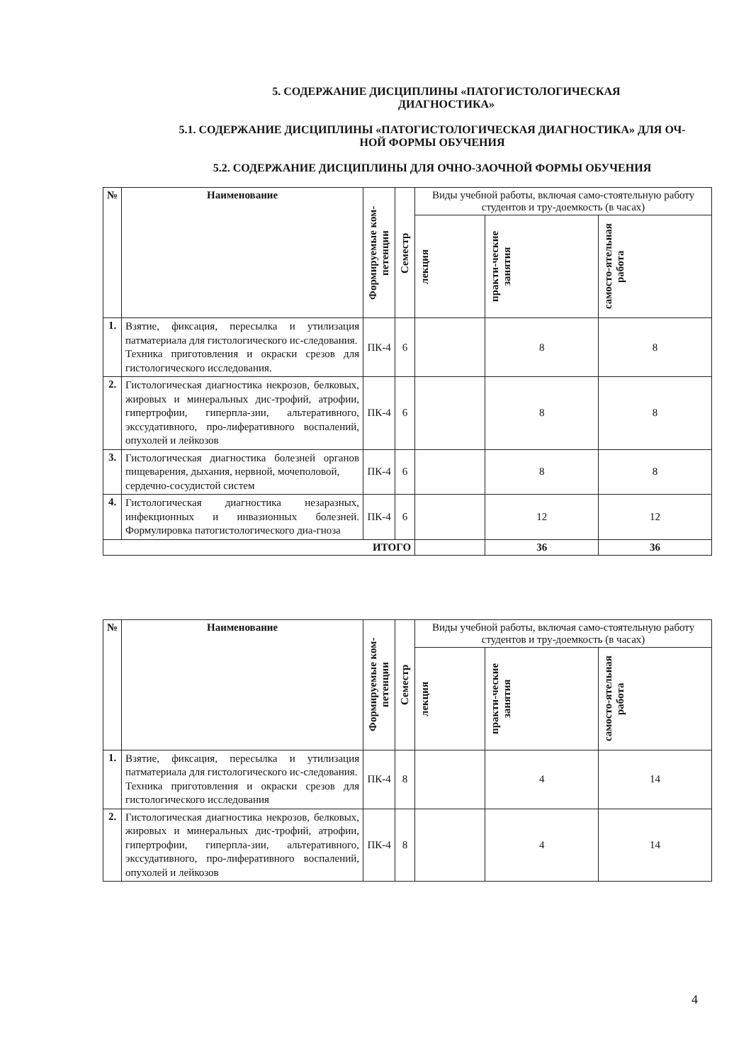5. СОДЕРЖАНИЕ ДИСЦИПЛИНЫ «ПАТОГИСТОЛОГИЧЕСКАЯ
ДИАГНОСТИКА»
5.1. СОДЕРЖАНИЕ ДИСЦИПЛИНЫ «ПАТОГИСТОЛОГИЧЕСКАЯ ДИАГНОСТИКА» ДЛЯ ОЧ-
НОЙ ФОРМЫ ОБУЧЕНИЯ
5.2. СОДЕРЖАНИЕ ДИСЦИПЛИНЫ ДЛЯ ОЧНО-ЗАОЧНОЙ ФОРМЫ ОБУЧЕНИЯ
| № | Наименование | Формируемые ком-петенции | Семестр | Виды учебной работы, включая само-стоятельную работу студентов и тру-доемкость (в часах) | | |
| --- | --- | --- | --- | --- | --- | --- |
| | | | | лекция | практи-ческие занятия | самосто-ятельная работа |
| 1. | Взятие, фиксация, пересылка и утилизация патматериала для гистологического ис-следования. Техника приготовления и окраски срезов для гистологического исследования. | ПК-4 | 6 | | 8 | 8 |
| 2. | Гистологическая диагностика некрозов, белковых, жировых и минеральных дис-трофий, атрофии, гипертрофии, гиперпла-зии, альтеративного, экссудативного, про-лиферативного воспалений, опухолей и лейкозов | ПК-4 | 6 | | 8 | 8 |
| 3. | Гистологическая диагностика болезней органов пищеварения, дыхания, нервной, мочеполовой, сердечно-сосудистой систем | ПК-4 | 6 | | 8 | 8 |
| 4. | Гистологическая диагностика незаразных, инфекционных и инвазионных болезней. Формулировка патогистологического диа-гноза | ПК-4 | 6 | | 12 | 12 |
| ИТОГО | | | | | 36 | 36 |
| № | Наименование | Формируемые ком-петенции | Семестр | Виды учебной работы, включая само-стоятельную работу студентов и тру-доемкость (в часах) | | |
| --- | --- | --- | --- | --- | --- | --- |
| | | | | лекция | практи-ческие занятия | самосто-ятельная работа |
| 1. | Взятие, фиксация, пересылка и утилизация патматериала для гистологического ис-следования. Техника приготовления и окраски срезов для гистологического исследования | ПК-4 | 8 | | 4 | 14 |
| 2. | Гистологическая диагностика некрозов, белковых, жировых и минеральных дис-трофий, атрофии, гипертрофии, гиперпла-зии, альтеративного, экссудативного, про-лиферативного воспалений, опухолей и лейкозов | ПК-4 | 8 | | 4 | 14 |
4